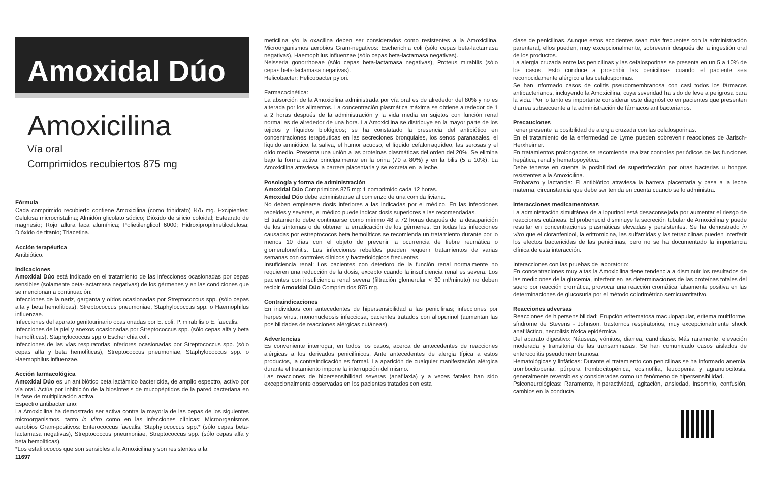Amoxidal Dúo
Amoxicilina
Vía oral
Comprimidos recubiertos 875 mg
Fórmula
Cada comprimido recubierto contiene Amoxicilina (como trihidrato) 875 mg. Excipientes: Celulosa microcristalina; Almidón glicolato sódico; Dióxido de silicio coloidal; Estearato de magnesio; Rojo allura laca alumínica; Polietilenglicol 6000; Hidroxipropilmetilcelulosa; Dióxido de titanio; Triacetina.
Acción terapéutica
Antibiótico.
Indicaciones
Amoxidal Dúo está indicado en el tratamiento de las infecciones ocasionadas por cepas sensibles (solamente beta-lactamasa negativas) de los gérmenes y en las condiciones que se mencionan a continuación:
Infecciones de la nariz, garganta y oídos ocasionadas por Streptococcus spp. (sólo cepas alfa y beta hemolíticas), Streptococcus pneumoniae, Staphylococcus spp. o Haemophilus influenzae.
Infecciones del aparato genitourinario ocasionadas por E. coli, P. mirabilis o E. faecalis.
Infecciones de la piel y anexos ocasionadas por Streptococcus spp. (sólo cepas alfa y beta hemolíticas). Staphylococcus spp o Escherichia coli.
Infecciones de las vías respiratorias inferiores ocasionadas por Streptococcus spp. (sólo cepas alfa y beta hemolíticas), Streptococcus pneumoniae, Staphylococcus spp. o Haemophilus influenzae.
Acción farmacológica
Amoxidal Dúo es un antibiótico beta lactámico bactericida, de amplio espectro, activo por vía oral. Actúa por inhibición de la biosíntesis de mucopéptidos de la pared bacteriana en la fase de multiplicación activa.
Espectro antibacteriano:
La Amoxicilina ha demostrado ser activa contra la mayoría de las cepas de los siguientes microorganismos, tanto in vitro como en las infecciones clínicas: Microorganismos aerobios Gram-positivos: Enterococcus faecalis, Staphylococcus spp.* (sólo cepas beta-lactamasa negativas), Streptococcus pneumoniae, Streptococcus spp. (sólo cepas alfa y beta hemolíticas).
*Los estafilococos que son sensibles a la Amoxicilina y son resistentes a la
11697
meticilina y/o la oxacilina deben ser considerados como resistentes a la Amoxicilina. Microorganismos aerobios Gram-negativos: Escherichia coli (sólo cepas beta-lactamasa negativas), Haemophilus influenzae (sólo cepas beta-lactamasa negativas).
Neisseria gonorrhoeae (sólo cepas beta-lactamasa negativas), Proteus mirabilis (sólo cepas beta-lactamasa negativas).
Helicobacter: Helicobacter pylori.
Farmacocinética:
La absorción de la Amoxicilina administrada por vía oral es de alrededor del 80% y no es alterada por los alimentos. La concentración plasmática máxima se obtiene alrededor de 1 a 2 horas después de la administración y la vida media en sujetos con función renal normal es de alrededor de una hora. La Amoxicilina se distribuye en la mayor parte de los tejidos y líquidos biológicos; se ha constatado la presencia del antibiótico en concentraciones terapéuticas en las secreciones bronquiales, los senos paranasales, el líquido amniótico, la saliva, el humor acuoso, el líquido cefalorraquídeo, las serosas y el oído medio. Presenta una unión a las proteínas plasmáticas del orden del 20%. Se elimina bajo la forma activa principalmente en la orina (70 a 80%) y en la bilis (5 a 10%). La Amoxicilina atraviesa la barrera placentaria y se excreta en la leche.
Posología y forma de administración
Amoxidal Dúo Comprimidos 875 mg: 1 comprimido cada 12 horas.
Amoxidal Dúo debe administrarse al comienzo de una comida liviana.
No deben emplearse dosis inferiores a las indicadas por el médico. En las infecciones rebeldes y severas, el médico puede indicar dosis superiores a las recomendadas.
El tratamiento debe continuarse como mínimo 48 a 72 horas después de la desaparición de los síntomas o de obtener la erradicación de los gérmenes. En todas las infecciones causadas por estreptococos beta hemolíticos se recomienda un tratamiento durante por lo menos 10 días con el objeto de prevenir la ocurrencia de fiebre reumática o glomerulonefritis. Las infecciones rebeldes pueden requerir tratamientos de varias semanas con controles clínicos y bacteriológicos frecuentes.
Insuficiencia renal: Los pacientes con deterioro de la función renal normalmente no requieren una reducción de la dosis, excepto cuando la insuficiencia renal es severa. Los pacientes con insuficiencia renal severa (filtración glomerular < 30 ml/minuto) no deben recibir Amoxidal Dúo Comprimidos 875 mg.
Contraindicaciones
En individuos con antecedentes de hipersensibilidad a las penicilinas; infecciones por herpes virus, mononucleosis infecciosa, pacientes tratados con allopurinol (aumentan las posibilidades de reacciones alérgicas cutáneas).
Advertencias
Es conveniente interrogar, en todos los casos, acerca de antecedentes de reacciones alérgicas a los derivados penicilínicos. Ante antecedentes de alergia típica a estos productos, la contraindicación es formal. La aparición de cualquier manifestación alérgica durante el tratamiento impone la interrupción del mismo.
Las reacciones de hipersensibilidad severas (anafilaxia) y a veces fatales han sido excepcionalmente observadas en los pacientes tratados con esta
clase de penicilinas. Aunque estos accidentes sean más frecuentes con la administración parenteral, ellos pueden, muy excepcionalmente, sobrevenir después de la ingestión oral de los productos.
La alergia cruzada entre las penicilinas y las cefalosporinas se presenta en un 5 a 10% de los casos. Esto conduce a proscribir las penicilinas cuando el paciente sea reconocidamente alérgico a las cefalosporinas.
Se han informado casos de colitis pseudomembranosa con casi todos los fármacos antibacterianos, incluyendo la Amoxicilina, cuya severidad ha sido de leve a peligrosa para la vida. Por lo tanto es importante considerar este diagnóstico en pacientes que presenten diarrea subsecuente a la administración de fármacos antibacterianos.
Precauciones
Tener presente la posibilidad de alergia cruzada con las cefalosporinas.
En el tratamiento de la enfermedad de Lyme pueden sobrevenir reacciones de Jarisch-Herxheimer.
En tratamientos prolongados se recomienda realizar controles periódicos de las funciones hepática, renal y hematopoyética.
Debe tenerse en cuenta la posibilidad de superinfección por otras bacterias u hongos resistentes a la Amoxicilina.
Embarazo y lactancia: El antibiótico atraviesa la barrera placentaria y pasa a la leche materna, circunstancia que debe ser tenida en cuenta cuando se lo administra.
Interacciones medicamentosas
La administración simultánea de allopurinol está desaconsejada por aumentar el riesgo de reacciones cutáneas. El probenecid disminuye la secreción tubular de Amoxicilina y puede resultar en concentraciones plasmáticas elevadas y persistentes. Se ha demostrado in vitro que el cloranfenicol, la eritromicina, las sulfamidas y las tetraciclinas pueden interferir los efectos bactericidas de las penicilinas, pero no se ha documentado la importancia clínica de esta interacción.
Interacciones con las pruebas de laboratorio:
En concentraciones muy altas la Amoxicilina tiene tendencia a disminuir los resultados de las mediciones de la glucemia, interferir en las determinaciones de las proteínas totales del suero por reacción cromática, provocar una reacción cromática falsamente positiva en las determinaciones de glucosuria por el método colorimétrico semicuantitativo.
Reacciones adversas
Reacciones de hipersensibilidad: Erupción eritematosa maculopapular, eritema multiforme, síndrome de Stevens - Johnson, trastornos respiratorios, muy excepcionalmente shock anafiláctico, necrolisis tóxica epidérmica.
Del aparato digestivo: Náuseas, vómitos, diarrea, candidiasis. Más raramente, elevación moderada y transitoria de las transaminasas. Se han comunicado casos aislados de enterocolitis pseudomembranosa.
Hematológicas y linfáticas: Durante el tratamiento con penicilinas se ha informado anemia, trombocitopenia, púrpura trombocitopénica, eosinofilia, leucopenia y agranulocitosis, generalmente reversibles y consideradas como un fenómeno de hipersensibilidad.
Psiconeurológicas: Raramente, hiperactividad, agitación, ansiedad, insomnio, confusión, cambios en la conducta.